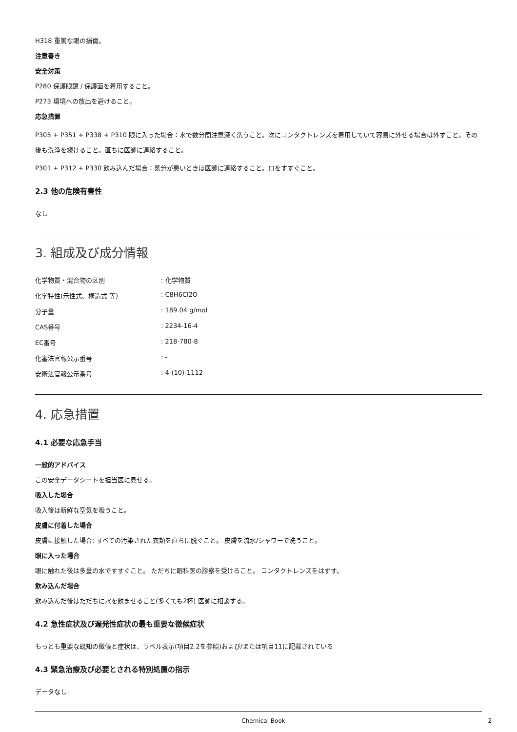H318 重篤な眼の損傷。
注意書き
安全対策
P280 保護眼鏡 / 保護面を着用すること。
P273 環境への放出を避けること。
応急措置
P305 + P351 + P338 + P310 眼に入った場合：水で数分間注意深く洗うこと。次にコンタクトレンズを着用していて容易に外せる場合は外すこと。その後も洗浄を続けること。直ちに医師に連絡すること。
P301 + P312 + P330 飲み込んだ場合：気分が悪いときは医師に連絡すること。口をすすぐこと。
2.3 他の危険有害性
なし
3. 組成及び成分情報
| 化学物質・混合物の区別 | : 化学物質 |
| 化学特性(示性式、構造式 等） | : C8H6Cl2O |
| 分子量 | : 189.04 g/mol |
| CAS番号 | : 2234-16-4 |
| EC番号 | : 218-780-8 |
| 化審法官報公示番号 | : - |
| 安衛法官報公示番号 | : 4-(10)-1112 |
4. 応急措置
4.1 必要な応急手当
一般的アドバイス
この安全データシートを担当医に見せる。
吸入した場合
吸入後は新鮮な空気を吸うこと。
皮膚に付着した場合
皮膚に接触した場合: すべての汚染された衣類を直ちに脱ぐこと。 皮膚を流水/シャワーで洗うこと。
眼に入った場合
眼に触れた後は多量の水ですすぐこと。 ただちに眼科医の診察を受けること。 コンタクトレンズをはずす。
飲み込んだ場合
飲み込んだ後はただちに水を飲ませること(多くても2杯) 医師に相談する。
4.2 急性症状及び遅発性症状の最も重要な徴候症状
もっとも重要な既知の徴候と症状は、ラベル表示(項目2.2を参照)および/または項目11に記載されている
4.3 緊急治療及び必要とされる特別処置の指示
データなし
Chemical Book 2